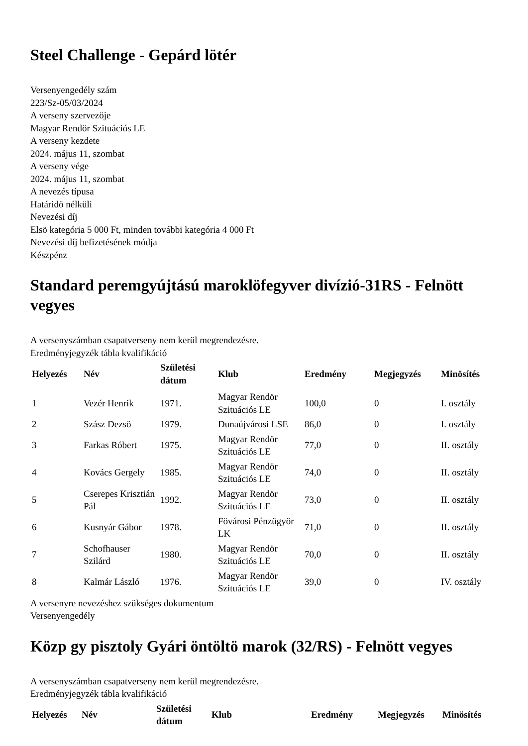Steel Challenge - Gepárd lötér
Versenyengedély szám
223/Sz-05/03/2024
A verseny szervezöje
Magyar Rendör Szituációs LE
A verseny kezdete
2024. május 11, szombat
A verseny vége
2024. május 11, szombat
A nevezés típusa
Határidö nélküli
Nevezési díj
Elsö kategória 5 000 Ft, minden további kategória 4 000 Ft
Nevezési díj befizetésének módja
Készpénz
Standard peremgyújtású maroklöfegyver divízió-31RS - Felnött vegyes
A versenyszámban csapatverseny nem kerül megrendezésre.
Eredményjegyzék tábla kvalifikáció
| Helyezés | Név | Születési dátum | Klub | Eredmény | Megjegyzés | Minösítés |
| --- | --- | --- | --- | --- | --- | --- |
| 1 | Vezér Henrik | 1971. | Magyar Rendör Szituációs LE | 100,0 | 0 | I. osztály |
| 2 | Szász Dezsö | 1979. | Dunaújvárosi LSE | 86,0 | 0 | I. osztály |
| 3 | Farkas Róbert | 1975. | Magyar Rendör Szituációs LE | 77,0 | 0 | II. osztály |
| 4 | Kovács Gergely | 1985. | Magyar Rendör Szituációs LE | 74,0 | 0 | II. osztály |
| 5 | Cserepes Krisztián Pál | 1992. | Magyar Rendör Szituációs LE | 73,0 | 0 | II. osztály |
| 6 | Kusnyár Gábor | 1978. | Fövárosi Pénzügyör LK | 71,0 | 0 | II. osztály |
| 7 | Schofhauser Szilárd | 1980. | Magyar Rendör Szituációs LE | 70,0 | 0 | II. osztály |
| 8 | Kalmár László | 1976. | Magyar Rendör Szituációs LE | 39,0 | 0 | IV. osztály |
A versenyre nevezéshez szükséges dokumentum
Versenyengedély
Közp gy pisztoly Gyári öntöltö marok (32/RS) - Felnött vegyes
A versenyszámban csapatverseny nem kerül megrendezésre.
Eredményjegyzék tábla kvalifikáció
| Helyezés | Név | Születési dátum | Klub | Eredmény | Megjegyzés | Minösítés |
| --- | --- | --- | --- | --- | --- | --- |